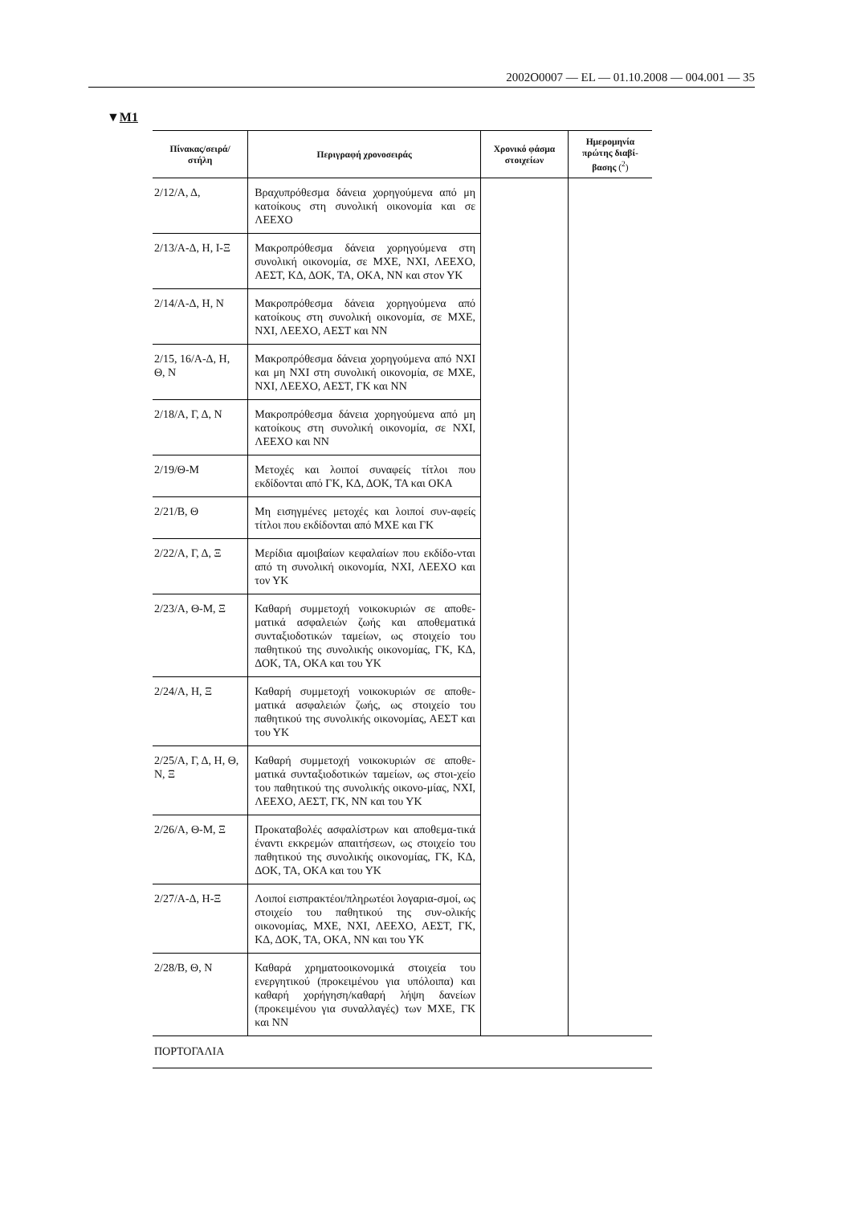2002O0007 — EL — 01.10.2008 — 004.001 — 35
▼M1
| Πίνακας/σειρά/ στήλη | Περιγραφή χρονοσειράς | Χρονικό φάσμα στοιχείων | Ημερομηνία πρώτης διαβί- βασης (<sup>2</sup>) |
| --- | --- | --- | --- |
| 2/12/Α, Δ, | Βραχυπρόθεσμα δάνεια χορηγούμενα από μη κατοίκους στη συνολική οικονομία και σε ΛΕΕΧΟ | | |
| 2/13/Α-Δ, Η, Ι-Ξ | Μακροπρόθεσμα δάνεια χορηγούμενα στη συνολική οικονομία, σε ΜΧΕ, ΝΧΙ, ΛΕΕΧΟ, ΑΕΣΤ, ΚΔ, ΔΟΚ, ΤΑ, ΟΚΑ, ΝΝ και στον ΥΚ | | |
| 2/14/Α-Δ, Η, Ν | Μακροπρόθεσμα δάνεια χορηγούμενα από κατοίκους στη συνολική οικονομία, σε ΜΧΕ, ΝΧΙ, ΛΕΕΧΟ, ΑΕΣΤ και ΝΝ | | |
| 2/15, 16/Α-Δ, Η, Θ, Ν | Μακροπρόθεσμα δάνεια χορηγούμενα από ΝΧΙ και μη ΝΧΙ στη συνολική οικονομία, σε ΜΧΕ, ΝΧΙ, ΛΕΕΧΟ, ΑΕΣΤ, ΓΚ και ΝΝ | | |
| 2/18/Α, Γ, Δ, Ν | Μακροπρόθεσμα δάνεια χορηγούμενα από μη κατοίκους στη συνολική οικονομία, σε ΝΧΙ, ΛΕΕΧΟ και ΝΝ | | |
| 2/19/Θ-Μ | Μετοχές και λοιποί συναφείς τίτλοι που εκδίδονται από ΓΚ, ΚΔ, ΔΟΚ, ΤΑ και ΟΚΑ | | |
| 2/21/Β, Θ | Μη εισηγμένες μετοχές και λοιποί συν-αφείς τίτλοι που εκδίδονται από ΜΧΕ και ΓΚ | | |
| 2/22/Α, Γ, Δ, Ξ | Μερίδια αμοιβαίων κεφαλαίων που εκδίδο-νται από τη συνολική οικονομία, ΝΧΙ, ΛΕΕΧΟ και τον ΥΚ | | |
| 2/23/Α, Θ-Μ, Ξ | Καθαρή συμμετοχή νοικοκυριών σε αποθε-ματικά ασφαλειών ζωής και αποθεματικά συνταξιοδοτικών ταμείων, ως στοιχείο του παθητικού της συνολικής οικονομίας, ΓΚ, ΚΔ, ΔΟΚ, ΤΑ, ΟΚΑ και του ΥΚ | | |
| 2/24/Α, Η, Ξ | Καθαρή συμμετοχή νοικοκυριών σε αποθε-ματικά ασφαλειών ζωής, ως στοιχείο του παθητικού της συνολικής οικονομίας, ΑΕΣΤ και του ΥΚ | | |
| 2/25/Α, Γ, Δ, Η, Θ, Ν, Ξ | Καθαρή συμμετοχή νοικοκυριών σε αποθε-ματικά συνταξιοδοτικών ταμείων, ως στοι-χείο του παθητικού της συνολικής οικονο-μίας, ΝΧΙ, ΛΕΕΧΟ, ΑΕΣΤ, ΓΚ, ΝΝ και του ΥΚ | | |
| 2/26/Α, Θ-Μ, Ξ | Προκαταβολές ασφαλίστρων και αποθεμα-τικά έναντι εκκρεμών απαιτήσεων, ως στοιχείο του παθητικού της συνολικής οικονομίας, ΓΚ, ΚΔ, ΔΟΚ, ΤΑ, ΟΚΑ και του ΥΚ | | |
| 2/27/Α-Δ, Η-Ξ | Λοιποί εισπρακτέοι/πληρωτέοι λογαρια-σμοί, ως στοιχείο του παθητικού της συν-ολικής οικονομίας, ΜΧΕ, ΝΧΙ, ΛΕΕΧΟ, ΑΕΣΤ, ΓΚ, ΚΔ, ΔΟΚ, ΤΑ, ΟΚΑ, ΝΝ και του ΥΚ | | |
| 2/28/Β, Θ, Ν | Καθαρά χρηματοοικονομικά στοιχεία του ενεργητικού (προκειμένου για υπόλοιπα) και καθαρή χορήγηση/καθαρή λήψη δανείων (προκειμένου για συναλλαγές) των ΜΧΕ, ΓΚ και ΝΝ | | |
| ΠΟΡΤΟΓΑΛΙΑ | | | |